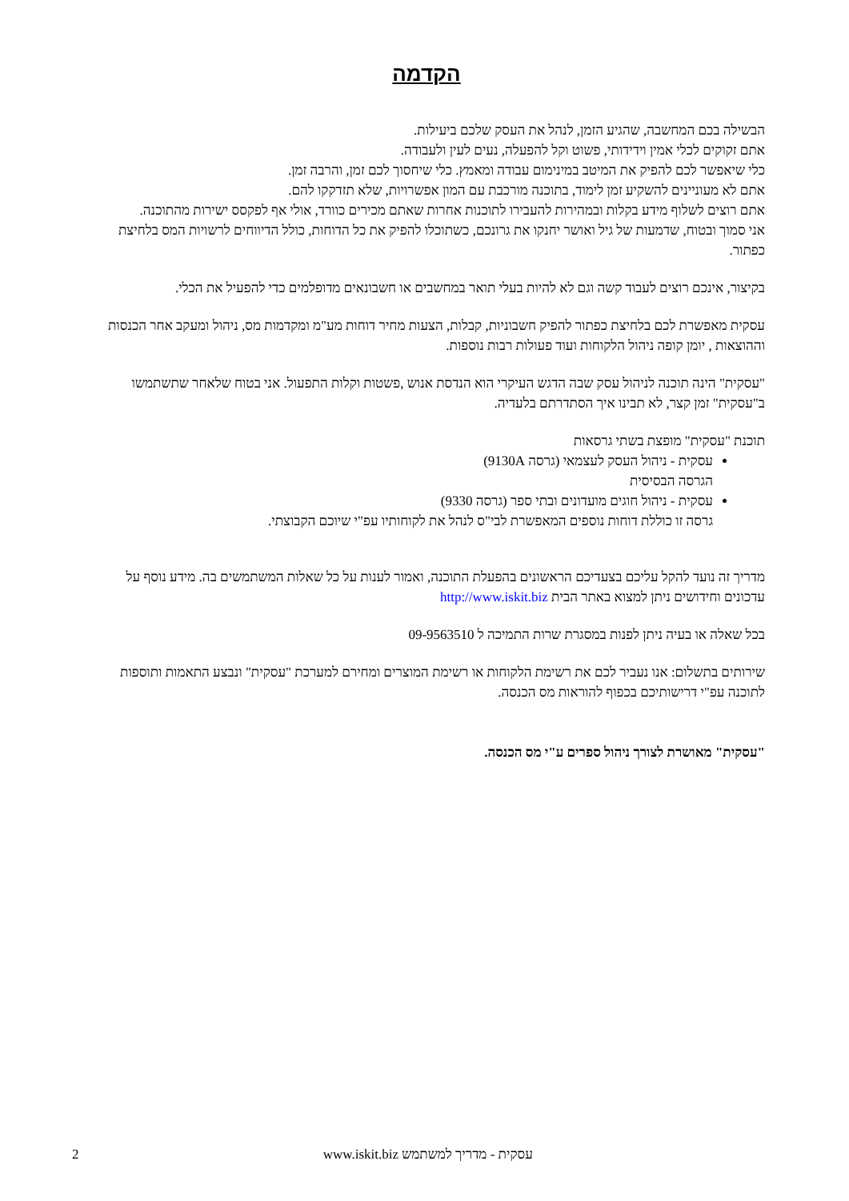הקדמה
הבשילה בכם המחשבה, שהגיע הזמן, לנהל את העסק שלכם ביעילות.
אתם זקוקים לכלי אמין וידידותי, פשוט וקל להפעלה, נעים לעין ולעבודה.
כלי שיאפשר לכם להפיק את המיטב במינימום עבודה ומאמץ. כלי שיחסוך לכם זמן, והרבה זמן.
אתם לא מעוניינים להשקיע זמן לימוד, בתוכנה מורכבת עם המון אפשרויות, שלא תזדקקו להם.
אתם רוצים לשלוף מידע בקלות ובמהירות להעבירו לתוכנות אחרות שאתם מכירים כוורד, אולי אף לפקסס ישירות מהתוכנה.
אני סמוך ובטוח, שדמעות של גיל ואושר יחנקו את גרונכם, כשתוכלו להפיק את כל הדוחות, כולל הדיווחים לרשויות המס בלחיצת כפתור.
בקיצור, אינכם רוצים לעבוד קשה וגם לא להיות בעלי תואר במחשבים או חשבונאים מדופלמים כדי להפעיל את הכלי.
עסקית מאפשרת לכם בלחיצת כפתור להפיק חשבוניות, קבלות, הצעות מחיר דוחות מע"מ ומקדמות מס, ניהול ומעקב אחר הכנסות וההוצאות , יומן קופה ניהול הלקוחות ועוד פעולות רבות נוספות.
"עסקית" הינה תוכנה לניהול עסק שבה הדגש העיקרי הוא הנדסת אנוש ,פשטות וקלות התפעול. אני בטוח שלאחר שתשתמשו ב"עסקית" זמן קצר, לא תבינו איך הסתדרתם בלעדיה.
תוכנת "עסקית" מופצת בשתי גרסאות
עסקית - ניהול העסק לעצמאי (גרסה 9130A)
הגרסה הבסיסית
עסקית - ניהול חוגים מועדונים ובתי ספר (גרסה 9330)
גרסה זו כוללת דוחות נוספים המאפשרת לבי"ס לנהל את לקוחותיו עפ"י שיוכם הקבוצתי.
מדריך זה נועד להקל עליכם בצעדיכם הראשונים בהפעלת התוכנה, ואמור לענות על כל שאלות המשתמשים בה. מידע נוסף על עדכונים וחידושים ניתן למצוא באתר הבית http://www.iskit.biz
בכל שאלה או בעיה ניתן לפנות במסגרת שרות התמיכה ל 09-9563510
שירותים בתשלום: אנו נעביר לכם את רשימת הלקוחות או רשימת המוצרים ומחירם למערכת "עסקית" ונבצע התאמות ותוספות לתוכנה עפ"י דרישותיכם בכפוף להוראות מס הכנסה.
"עסקית" מאושרת לצורך ניהול ספרים ע"י מס הכנסה.
2 עסקית - מדריך למשתמש www.iskit.biz